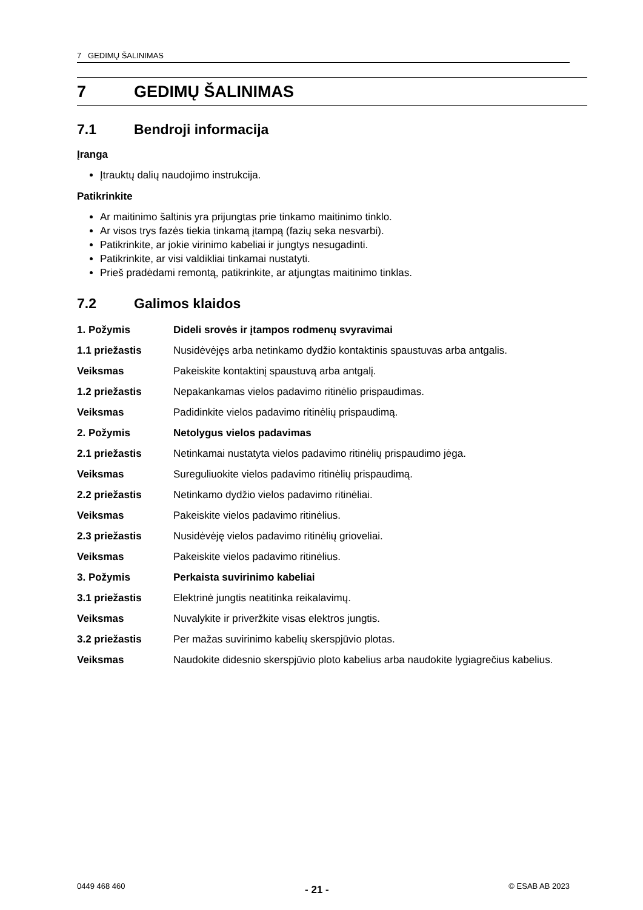7 GEDIMŲ ŠALINIMAS
7 GEDIMŲ ŠALINIMAS
7.1 Bendroji informacija
Įranga
Įtrauktų dalių naudojimo instrukcija.
Patikrinkite
Ar maitinimo šaltinis yra prijungtas prie tinkamo maitinimo tinklo.
Ar visos trys fazės tiekia tinkamą įtampą (fazių seka nesvarbi).
Patikrinkite, ar jokie virinimo kabeliai ir jungtys nesugadinti.
Patikrinkite, ar visi valdikliai tinkamai nustatyti.
Prieš pradėdami remontą, patikrinkite, ar atjungtas maitinimo tinklas.
7.2 Galimos klaidos
| 1. Požymis | Dideli srovės ir įtampos rodmenų svyravimai |
| 1.1 priežastis | Nusidėvėjęs arba netinkamo dydžio kontaktinis spaustuvas arba antgalis. |
| Veiksmas | Pakeiskite kontaktinį spaustuvą arba antgalį. |
| 1.2 priežastis | Nepakankamas vielos padavimo ritinėlio prispaudimas. |
| Veiksmas | Padidinkite vielos padavimo ritinėlių prispaudimą. |
| 2. Požymis | Netolygus vielos padavimas |
| 2.1 priežastis | Netinkamai nustatyta vielos padavimo ritinėlių prispaudimo jėga. |
| Veiksmas | Sureguliuokite vielos padavimo ritinėlių prispaudimą. |
| 2.2 priežastis | Netinkamo dydžio vielos padavimo ritinėliai. |
| Veiksmas | Pakeiskite vielos padavimo ritinėlius. |
| 2.3 priežastis | Nusidėvėję vielos padavimo ritinėlių grioveliai. |
| Veiksmas | Pakeiskite vielos padavimo ritinėlius. |
| 3. Požymis | Perkaista suvirinimo kabeliai |
| 3.1 priežastis | Elektrinė jungtis neatitinka reikalavimų. |
| Veiksmas | Nuvalykite ir priveržkite visas elektros jungtis. |
| 3.2 priežastis | Per mažas suvirinimo kabelių skerspjūvio plotas. |
| Veiksmas | Naudokite didesnio skerspjūvio ploto kabelius arba naudokite lygiagrečius kabelius. |
0449 468 460 - 21 - © ESAB AB 2023